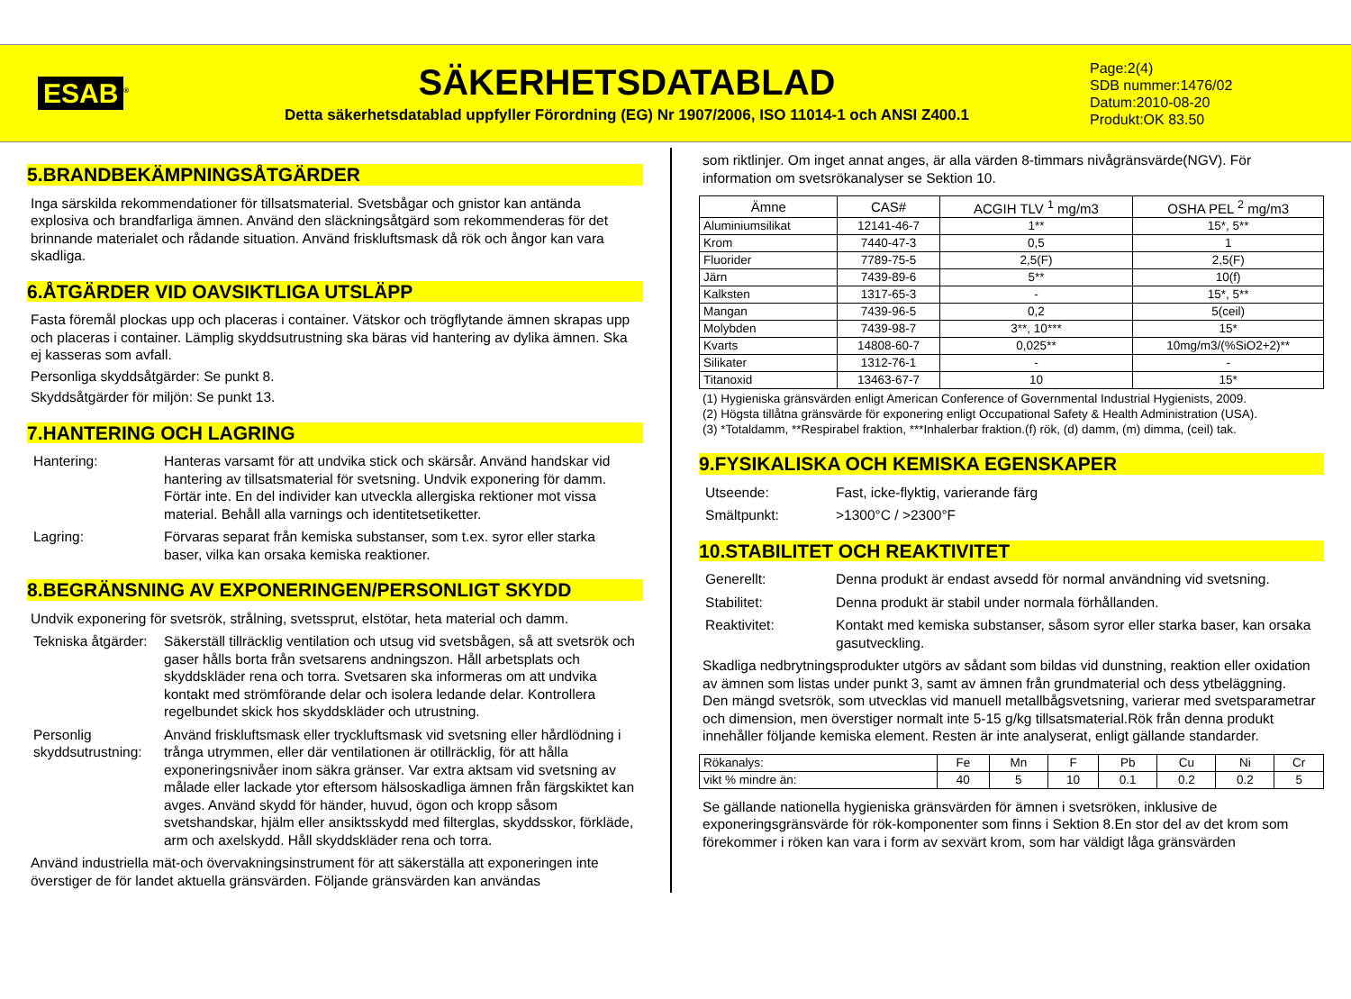ESAB<sup>®</sup>
SÄKERHETSDATABLAD
Detta säkerhetsdatablad uppfyller Förordning (EG) Nr 1907/2006, ISO 11014-1 och ANSI Z400.1
Page:2(4)
SDB nummer:1476/02
Datum:2010-08-20
Produkt:OK 83.50
5.BRANDBEKÄMPNINGSÅTGÄRDER
Inga särskilda rekommendationer för tillsatsmaterial. Svetsbågar och gnistor kan antända explosiva och brandfarliga ämnen. Använd den släckningsåtgärd som rekommenderas för det brinnande materialet och rådande situation. Använd friskluftsmask då rök och ångor kan vara skadliga.
6.ÅTGÄRDER VID OAVSIKTLIGA UTSLÄPP
Fasta föremål plockas upp och placeras i container. Vätskor och trögflytande ämnen skrapas upp och placeras i container. Lämplig skyddsutrustning ska bäras vid hantering av dylika ämnen. Ska ej kasseras som avfall.
Personliga skyddsåtgärder: Se punkt 8.
Skyddsåtgärder för miljön: Se punkt 13.
7.HANTERING OCH LAGRING
Hantering: Hanteras varsamt för att undvika stick och skärsår. Använd handskar vid hantering av tillsatsmaterial för svetsning. Undvik exponering för damm. Förtär inte. En del individer kan utveckla allergiska rektioner mot vissa material. Behåll alla varnings och identitetsetiketter.
Lagring: Förvaras separat från kemiska substanser, som t.ex. syror eller starka baser, vilka kan orsaka kemiska reaktioner.
8.BEGRÄNSNING AV EXPONERINGEN/PERSONLIGT SKYDD
Undvik exponering för svetsrök, strålning, svetssprut, elstötar, heta material och damm.
Tekniska åtgärder:
Säkerställ tillräcklig ventilation och utsug vid svetsbågen, så att svetsrök och gaser hålls borta från svetsarens andningszon. Håll arbetsplats och skyddskläder rena och torra. Svetsaren ska informeras om att undvika kontakt med strömförande delar och isolera ledande delar. Kontrollera regelbundet skick hos skyddskläder och utrustning.
Personlig skyddsutrustning:
Använd friskluftsmask eller tryckluftsmask vid svetsning eller hårdlödning i trånga utrymmen, eller där ventilationen är otillräcklig, för att hålla exponeringsnivåer inom säkra gränser. Var extra aktsam vid svetsning av målade eller lackade ytor eftersom hälsoskadliga ämnen från färgskiktet kan avges. Använd skydd för händer, huvud, ögon och kropp såsom svetshandskar, hjälm eller ansiktsskydd med filterglas, skyddsskor, förkläde, arm och axelskydd. Håll skyddskläder rena och torra.
Använd industriella mät-och övervakningsinstrument för att säkerställa att exponeringen inte överstiger de för landet aktuella gränsvärden. Följande gränsvärden kan användas
som riktlinjer. Om inget annat anges, är alla värden 8-timmars nivågränsvärde(NGV). För information om svetsrökanalyser se Sektion 10.
| Ämne | CAS# | ACGIH TLV <sup>1</sup> mg/m3 | OSHA PEL <sup>2</sup> mg/m3 |
| --- | --- | --- | --- |
| Aluminiumsilikat | 12141-46-7 | 1** | 15*, 5** |
| Krom | 7440-47-3 | 0,5 | 1 |
| Fluorider | 7789-75-5 | 2,5(F) | 2,5(F) |
| Järn | 7439-89-6 | 5** | 10(f) |
| Kalksten | 1317-65-3 | - | 15*, 5** |
| Mangan | 7439-96-5 | 0,2 | 5(ceil) |
| Molybden | 7439-98-7 | 3**, 10*** | 15* |
| Kvarts | 14808-60-7 | 0,025** | 10mg/m3/(%SiO2+2)** |
| Silikater | 1312-76-1 | - | - |
| Titanoxid | 13463-67-7 | 10 | 15* |
(1) Hygieniska gränsvärden enligt American Conference of Governmental Industrial Hygienists, 2009.
(2) Högsta tillåtna gränsvärde för exponering enligt Occupational Safety & Health Administration (USA).
(3) *Totaldamm, **Respirabel fraktion, ***Inhalerbar fraktion.(f) rök, (d) damm, (m) dimma, (ceil) tak.
9.FYSIKALISKA OCH KEMISKA EGENSKAPER
Utseende: Fast, icke-flyktig, varierande färg
Smältpunkt: >1300°C / >2300°F
10.STABILITET OCH REAKTIVITET
Generellt: Denna produkt är endast avsedd för normal användning vid svetsning.
Stabilitet: Denna produkt är stabil under normala förhållanden.
Reaktivitet: Kontakt med kemiska substanser, såsom syror eller starka baser, kan orsaka gasutveckling.
Skadliga nedbrytningsprodukter utgörs av sådant som bildas vid dunstning, reaktion eller oxidation av ämnen som listas under punkt 3, samt av ämnen från grundmaterial och dess ytbeläggning.
Den mängd svetsrök, som utvecklas vid manuell metallbågsvetsning, varierar med svetsparametrar och dimension, men överstiger normalt inte 5-15 g/kg tillsatsmaterial.Rök från denna produkt innehåller följande kemiska element. Resten är inte analyserat, enligt gällande standarder.
| Rökanalys: | Fe | Mn | F | Pb | Cu | Ni | Cr |
| vikt % mindre än: | 40 | 5 | 10 | 0.1 | 0.2 | 0.2 | 5 |
Se gällande nationella hygieniska gränsvärden för ämnen i svetsröken, inklusive de exponeringsgränsvärde för rök-komponenter som finns i Sektion 8.En stor del av det krom som förekommer i röken kan vara i form av sexvärt krom, som har väldigt låga gränsvärden